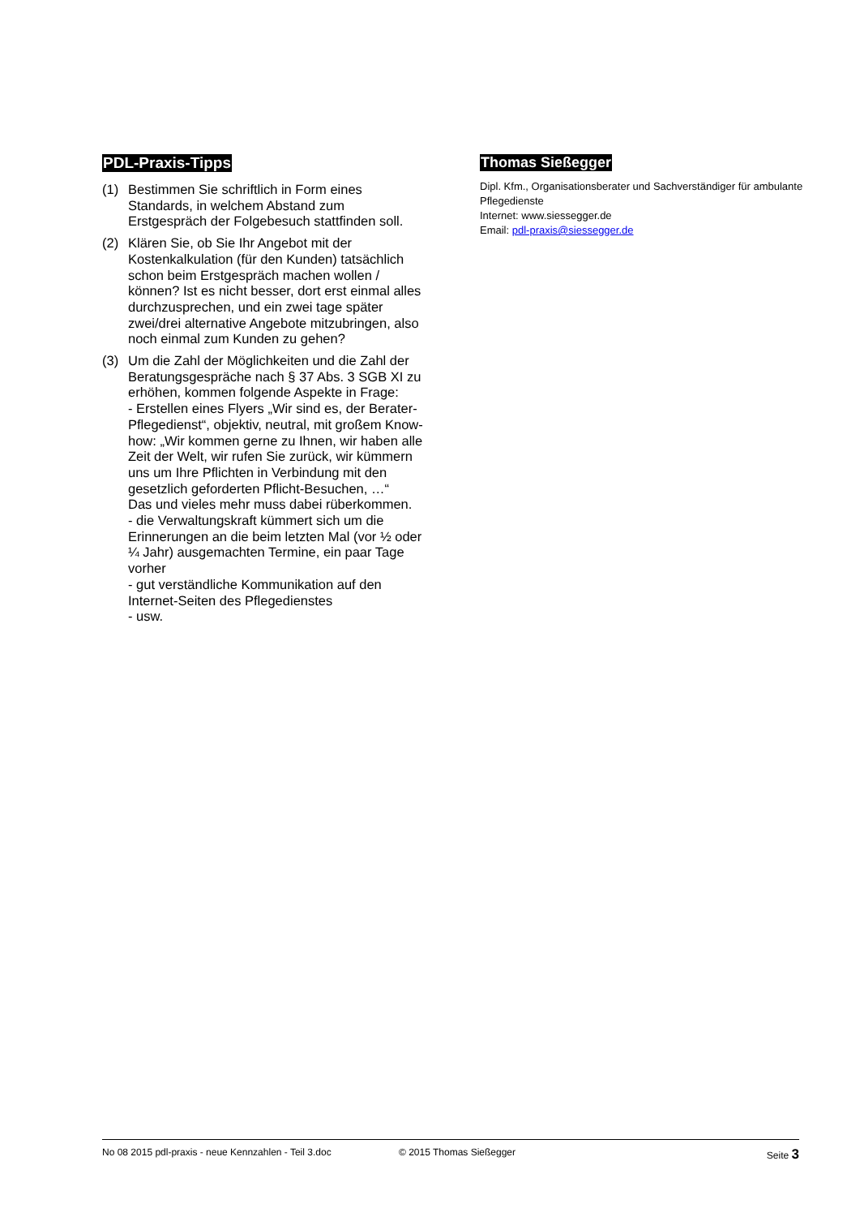PDL-Praxis-Tipps
(1) Bestimmen Sie schriftlich in Form eines Standards, in welchem Abstand zum Erstgespräch der Folgebesuch stattfinden soll.
(2) Klären Sie, ob Sie Ihr Angebot mit der Kostenkalkulation (für den Kunden) tatsächlich schon beim Erstgespräch machen wollen / können? Ist es nicht besser, dort erst einmal alles durchzusprechen, und ein zwei tage später zwei/drei alternative Angebote mitzubringen, also noch einmal zum Kunden zu gehen?
(3) Um die Zahl der Möglichkeiten und die Zahl der Beratungsgespräche nach § 37 Abs. 3 SGB XI zu erhöhen, kommen folgende Aspekte in Frage:
- Erstellen eines Flyers „Wir sind es, der Berater-Pflegedienst“, objektiv, neutral, mit großem Know-how: „Wir kommen gerne zu Ihnen, wir haben alle Zeit der Welt, wir rufen Sie zurück, wir kümmern uns um Ihre Pflichten in Verbindung mit den gesetzlich geforderten Pflicht-Besuchen, …“
Das und vieles mehr muss dabei rüberkommen.
- die Verwaltungskraft kümmert sich um die Erinnerungen an die beim letzten Mal (vor ½ oder ¼ Jahr) ausgemachten Termine, ein paar Tage vorher
- gut verständliche Kommunikation auf den Internet-Seiten des Pflegedienstes
- usw.
Thomas Sießegger
Dipl. Kfm., Organisationsberater und Sachverständiger für ambulante Pflegedienste
Internet: www.siessegger.de
Email: pdl-praxis@siessegger.de
No 08 2015 pdl-praxis - neue Kennzahlen - Teil 3.doc © 2015 Thomas Sießegger Seite 3